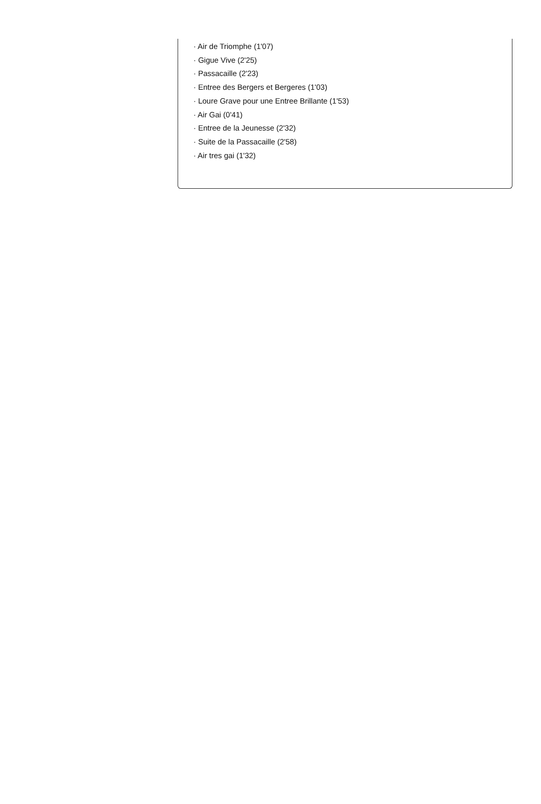· Air de Triomphe (1'07)
· Gigue Vive (2'25)
· Passacaille (2'23)
· Entree des Bergers et Bergeres (1'03)
· Loure Grave pour une Entree Brillante (1'53)
· Air Gai (0'41)
· Entree de la Jeunesse (2'32)
· Suite de la Passacaille (2'58)
· Air tres gai (1'32)